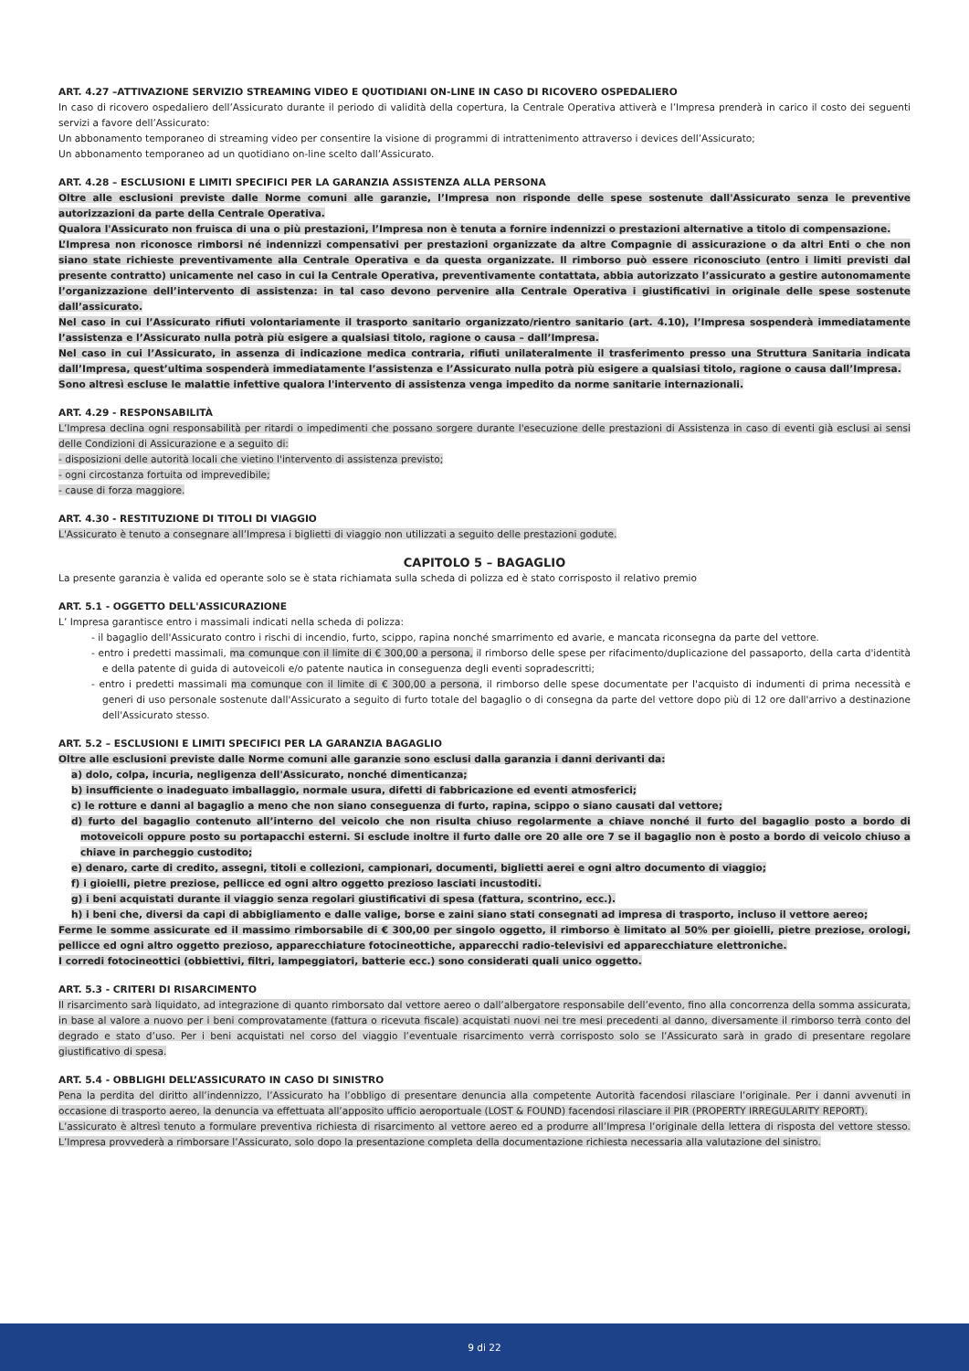ART. 4.27 –ATTIVAZIONE SERVIZIO STREAMING VIDEO E QUOTIDIANI ON-LINE IN CASO DI RICOVERO OSPEDALIERO
In caso di ricovero ospedaliero dell’Assicurato durante il periodo di validità della copertura, la Centrale Operativa attiverà e l’Impresa prenderà in carico il costo dei seguenti servizi a favore dell’Assicurato:
Un abbonamento temporaneo di streaming video per consentire la visione di programmi di intrattenimento attraverso i devices dell’Assicurato;
Un abbonamento temporaneo ad un quotidiano on-line scelto dall’Assicurato.
ART. 4.28 – ESCLUSIONI E LIMITI SPECIFICI PER LA GARANZIA ASSISTENZA ALLA PERSONA
Oltre alle esclusioni previste dalle Norme comuni alle garanzie, l’Impresa non risponde delle spese sostenute dall'Assicurato senza le preventive autorizzazioni da parte della Centrale Operativa.
Qualora l'Assicurato non fruisca di una o più prestazioni, l’Impresa non è tenuta a fornire indennizzi o prestazioni alternative a titolo di compensazione.
L’Impresa non riconosce rimborsi né indennizzi compensativi per prestazioni organizzate da altre Compagnie di assicurazione o da altri Enti o che non siano state richieste preventivamente alla Centrale Operativa e da questa organizzate. Il rimborso può essere riconosciuto (entro i limiti previsti dal presente contratto) unicamente nel caso in cui la Centrale Operativa, preventivamente contattata, abbia autorizzato l’assicurato a gestire autonomamente l’organizzazione dell’intervento di assistenza: in tal caso devono pervenire alla Centrale Operativa i giustificativi in originale delle spese sostenute dall’assicurato.
Nel caso in cui l’Assicurato rifiuti volontariamente il trasporto sanitario organizzato/rientro sanitario (art. 4.10), l’Impresa sospenderà immediatamente l’assistenza e l’Assicurato nulla potrà più esigere a qualsiasi titolo, ragione o causa – dall’Impresa.
Nel caso in cui l’Assicurato, in assenza di indicazione medica contraria, rifiuti unilateralmente il trasferimento presso una Struttura Sanitaria indicata dall’Impresa, quest’ultima sospenderà immediatamente l’assistenza e l’Assicurato nulla potrà più esigere a qualsiasi titolo, ragione o causa dall’Impresa.
Sono altresì escluse le malattie infettive qualora l'intervento di assistenza venga impedito da norme sanitarie internazionali.
ART. 4.29 - RESPONSABILITÀ
L’Impresa declina ogni responsabilità per ritardi o impedimenti che possano sorgere durante l'esecuzione delle prestazioni di Assistenza in caso di eventi già esclusi ai sensi delle Condizioni di Assicurazione e a seguito di:
- disposizioni delle autorità locali che vietino l'intervento di assistenza previsto;
- ogni circostanza fortuita od imprevedibile;
- cause di forza maggiore.
ART. 4.30 - RESTITUZIONE DI TITOLI DI VIAGGIO
L'Assicurato è tenuto a consegnare all’Impresa i biglietti di viaggio non utilizzati a seguito delle prestazioni godute.
CAPITOLO 5 – BAGAGLIO
La presente garanzia è valida ed operante solo se è stata richiamata sulla scheda di polizza ed è stato corrisposto il relativo premio
ART. 5.1 - OGGETTO DELL'ASSICURAZIONE
L’ Impresa garantisce entro i massimali indicati nella scheda di polizza:
- il bagaglio dell'Assicurato contro i rischi di incendio, furto, scippo, rapina nonché smarrimento ed avarie, e mancata riconsegna da parte del vettore.
- entro i predetti massimali, ma comunque con il limite di € 300,00 a persona, il rimborso delle spese per rifacimento/duplicazione del passaporto, della carta d'identità e della patente di guida di autoveicoli e/o patente nautica in conseguenza degli eventi sopradescritti;
- entro i predetti massimali ma comunque con il limite di € 300,00 a persona, il rimborso delle spese documentate per l'acquisto di indumenti di prima necessità e generi di uso personale sostenute dall'Assicurato a seguito di furto totale del bagaglio o di consegna da parte del vettore dopo più di 12 ore dall'arrivo a destinazione dell'Assicurato stesso.
ART. 5.2 – ESCLUSIONI E LIMITI SPECIFICI PER LA GARANZIA BAGAGLIO
Oltre alle esclusioni previste dalle Norme comuni alle garanzie sono esclusi dalla garanzia i danni derivanti da:
a) dolo, colpa, incuria, negligenza dell'Assicurato, nonché dimenticanza;
b) insufficiente o inadeguato imballaggio, normale usura, difetti di fabbricazione ed eventi atmosferici;
c) le rotture e danni al bagaglio a meno che non siano conseguenza di furto, rapina, scippo o siano causati dal vettore;
d) furto del bagaglio contenuto all’interno del veicolo che non risulta chiuso regolarmente a chiave nonché il furto del bagaglio posto a bordo di motoveicoli oppure posto su portapacchi esterni. Si esclude inoltre il furto dalle ore 20 alle ore 7 se il bagaglio non è posto a bordo di veicolo chiuso a chiave in parcheggio custodito;
e) denaro, carte di credito, assegni, titoli e collezioni, campionari, documenti, biglietti aerei e ogni altro documento di viaggio;
f) i gioielli, pietre preziose, pellicce ed ogni altro oggetto prezioso lasciati incustoditi.
g) i beni acquistati durante il viaggio senza regolari giustificativi di spesa (fattura, scontrino, ecc.).
h) i beni che, diversi da capi di abbigliamento e dalle valige, borse e zaini siano stati consegnati ad impresa di trasporto, incluso il vettore aereo;
Ferme le somme assicurate ed il massimo rimborsabile di € 300,00 per singolo oggetto, il rimborso è limitato al 50% per gioielli, pietre preziose, orologi, pellicce ed ogni altro oggetto prezioso, apparecchiature fotocineottiche, apparecchi radio-televisivi ed apparecchiature elettroniche.
I corredi fotocineottici (obbiettivi, filtri, lampeggiatori, batterie ecc.) sono considerati quali unico oggetto.
ART. 5.3 - CRITERI DI RISARCIMENTO
Il risarcimento sarà liquidato, ad integrazione di quanto rimborsato dal vettore aereo o dall’albergatore responsabile dell’evento, fino alla concorrenza della somma assicurata, in base al valore a nuovo per i beni comprovatamente (fattura o ricevuta fiscale) acquistati nuovi nei tre mesi precedenti al danno, diversamente il rimborso terrà conto del degrado e stato d’uso. Per i beni acquistati nel corso del viaggio l’eventuale risarcimento verrà corrisposto solo se l’Assicurato sarà in grado di presentare regolare giustificativo di spesa.
ART. 5.4 - OBBLIGHI DELL’ASSICURATO IN CASO DI SINISTRO
Pena la perdita del diritto all’indennizzo, l’Assicurato ha l’obbligo di presentare denuncia alla competente Autorità facendosi rilasciare l’originale. Per i danni avvenuti in occasione di trasporto aereo, la denuncia va effettuata all’apposito ufficio aeroportuale (LOST & FOUND) facendosi rilasciare il PIR (PROPERTY IRREGULARITY REPORT).
L’assicurato è altresì tenuto a formulare preventiva richiesta di risarcimento al vettore aereo ed a produrre all’Impresa l’originale della lettera di risposta del vettore stesso. L’Impresa provvederà a rimborsare l’Assicurato, solo dopo la presentazione completa della documentazione richiesta necessaria alla valutazione del sinistro.
9 di 22